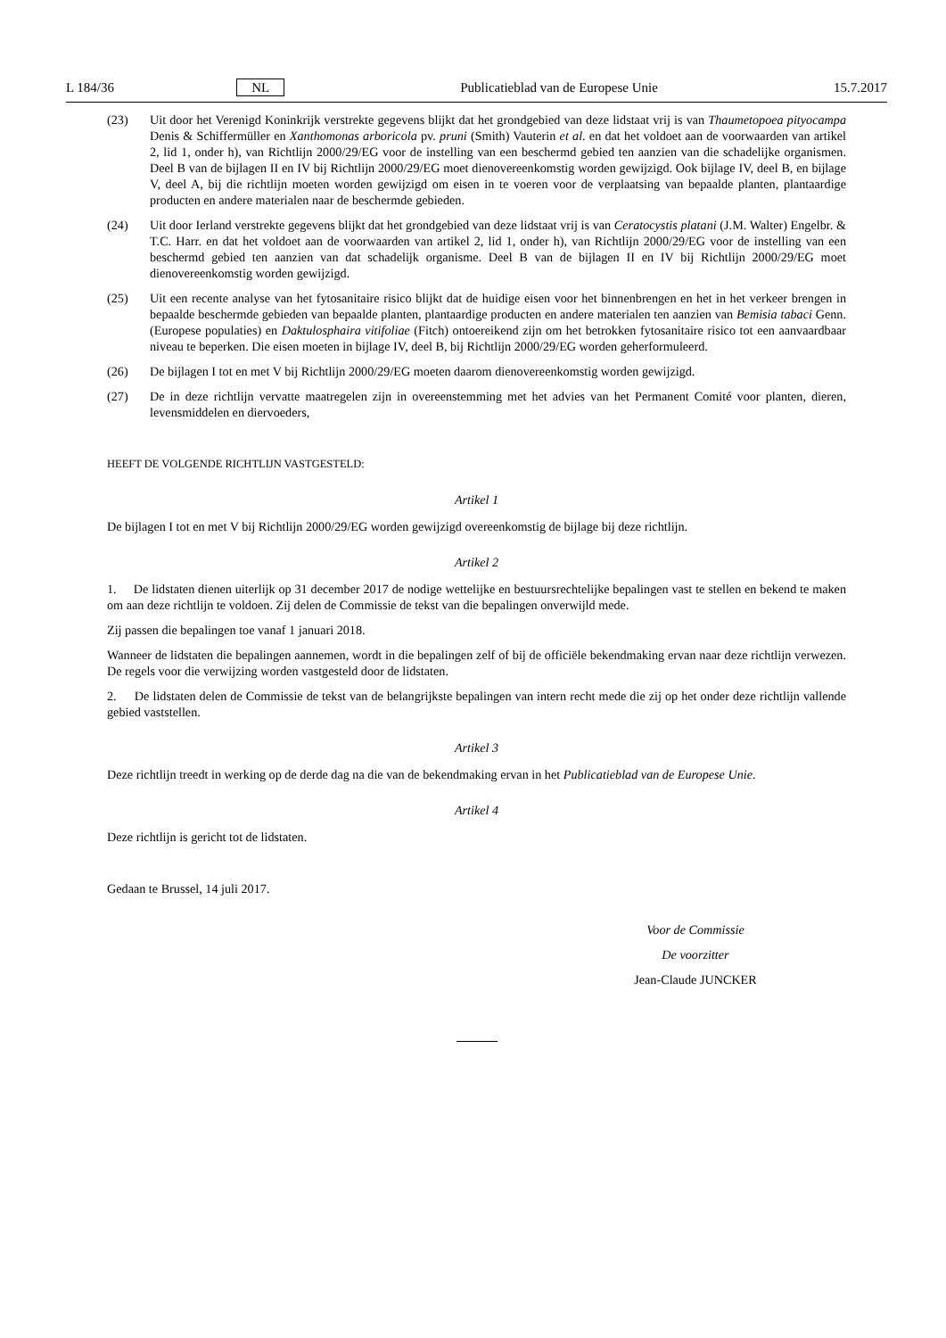L 184/36 NL Publicatieblad van de Europese Unie 15.7.2017
(23) Uit door het Verenigd Koninkrijk verstrekte gegevens blijkt dat het grondgebied van deze lidstaat vrij is van Thaumetopoea pityocampa Denis & Schiffermüller en Xanthomonas arboricola pv. pruni (Smith) Vauterin et al. en dat het voldoet aan de voorwaarden van artikel 2, lid 1, onder h), van Richtlijn 2000/29/EG voor de instelling van een beschermd gebied ten aanzien van die schadelijke organismen. Deel B van de bijlagen II en IV bij Richtlijn 2000/29/EG moet dienovereenkomstig worden gewijzigd. Ook bijlage IV, deel B, en bijlage V, deel A, bij die richtlijn moeten worden gewijzigd om eisen in te voeren voor de verplaatsing van bepaalde planten, plantaardige producten en andere materialen naar de beschermde gebieden.
(24) Uit door Ierland verstrekte gegevens blijkt dat het grondgebied van deze lidstaat vrij is van Ceratocystis platani (J.M. Walter) Engelbr. & T.C. Harr. en dat het voldoet aan de voorwaarden van artikel 2, lid 1, onder h), van Richtlijn 2000/29/EG voor de instelling van een beschermd gebied ten aanzien van dat schadelijk organisme. Deel B van de bijlagen II en IV bij Richtlijn 2000/29/EG moet dienovereenkomstig worden gewijzigd.
(25) Uit een recente analyse van het fytosanitaire risico blijkt dat de huidige eisen voor het binnenbrengen en het in het verkeer brengen in bepaalde beschermde gebieden van bepaalde planten, plantaardige producten en andere materialen ten aanzien van Bemisia tabaci Genn. (Europese populaties) en Daktulosphaira vitifoliae (Fitch) ontoereikend zijn om het betrokken fytosanitaire risico tot een aanvaardbaar niveau te beperken. Die eisen moeten in bijlage IV, deel B, bij Richtlijn 2000/29/EG worden geherformuleerd.
(26) De bijlagen I tot en met V bij Richtlijn 2000/29/EG moeten daarom dienovereenkomstig worden gewijzigd.
(27) De in deze richtlijn vervatte maatregelen zijn in overeenstemming met het advies van het Permanent Comité voor planten, dieren, levensmiddelen en diervoeders,
HEEFT DE VOLGENDE RICHTLIJN VASTGESTELD:
Artikel 1
De bijlagen I tot en met V bij Richtlijn 2000/29/EG worden gewijzigd overeenkomstig de bijlage bij deze richtlijn.
Artikel 2
1. De lidstaten dienen uiterlijk op 31 december 2017 de nodige wettelijke en bestuursrechtelijke bepalingen vast te stellen en bekend te maken om aan deze richtlijn te voldoen. Zij delen de Commissie de tekst van die bepalingen onverwijld mede.
Zij passen die bepalingen toe vanaf 1 januari 2018.
Wanneer de lidstaten die bepalingen aannemen, wordt in die bepalingen zelf of bij de officiële bekendmaking ervan naar deze richtlijn verwezen. De regels voor die verwijzing worden vastgesteld door de lidstaten.
2. De lidstaten delen de Commissie de tekst van de belangrijkste bepalingen van intern recht mede die zij op het onder deze richtlijn vallende gebied vaststellen.
Artikel 3
Deze richtlijn treedt in werking op de derde dag na die van de bekendmaking ervan in het Publicatieblad van de Europese Unie.
Artikel 4
Deze richtlijn is gericht tot de lidstaten.
Gedaan te Brussel, 14 juli 2017.
Voor de Commissie
De voorzitter
Jean-Claude JUNCKER